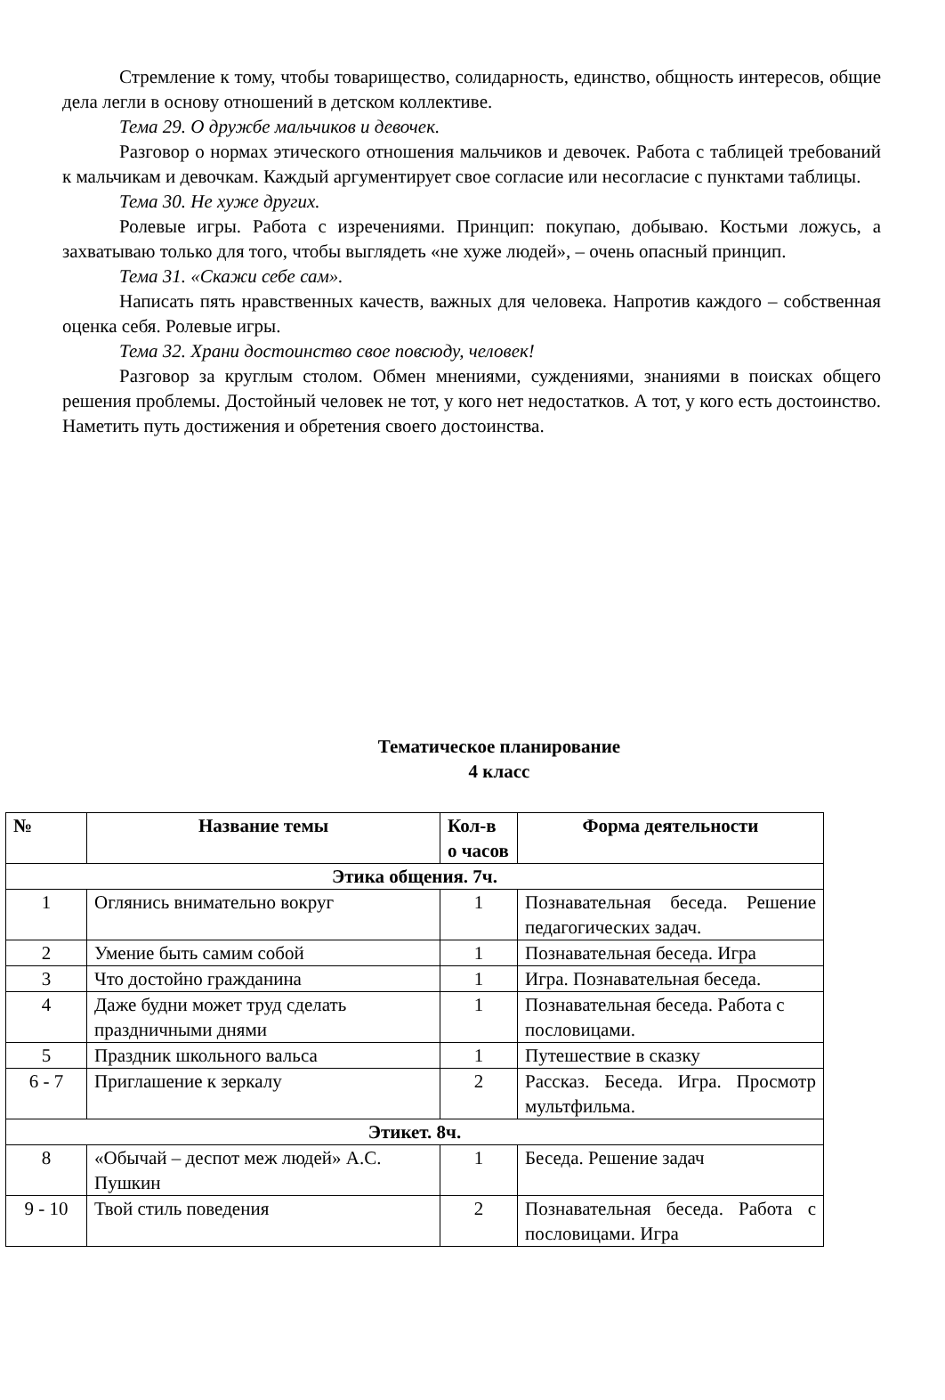Стремление к тому, чтобы товарищество, солидарность, единство, общность интересов, общие дела легли в основу отношений в детском коллективе.
Тема 29. О дружбе мальчиков и девочек.
Разговор о нормах этического отношения мальчиков и девочек. Работа с таблицей требований к мальчикам и девочкам. Каждый аргументирует свое согласие или несогласие с пунктами таблицы.
Тема 30. Не хуже других.
Ролевые игры. Работа с изречениями. Принцип: покупаю, добываю. Костьми ложусь, а захватываю только для того, чтобы выглядеть «не хуже людей», – очень опасный принцип.
Тема 31. «Скажи себе сам».
Написать пять нравственных качеств, важных для человека. Напротив каждого – собственная оценка себя. Ролевые игры.
Тема 32. Храни достоинство свое повсюду, человек!
Разговор за круглым столом. Обмен мнениями, суждениями, знаниями в поисках общего решения проблемы. Достойный человек не тот, у кого нет недостатков. А тот, у кого есть достоинство. Наметить путь достижения и обретения своего достоинства.
Тематическое планирование
4 класс
| № | Название темы | Кол-в о часов | Форма деятельности |
| --- | --- | --- | --- |
| Этика общения. 7ч. | | | |
| 1 | Оглянись внимательно вокруг | 1 | Познавательная беседа. Решение педагогических задач. |
| 2 | Умение быть самим собой | 1 | Познавательная беседа. Игра |
| 3 | Что достойно гражданина | 1 | Игра. Познавательная беседа. |
| 4 | Даже будни может труд сделать праздничными днями | 1 | Познавательная беседа. Работа с пословицами. |
| 5 | Праздник школьного вальса | 1 | Путешествие в сказку |
| 6 - 7 | Приглашение к зеркалу | 2 | Рассказ. Беседа. Игра. Просмотр мультфильма. |
| Этикет. 8ч. | | | |
| 8 | «Обычай – деспот меж людей» А.С. Пушкин | 1 | Беседа. Решение задач |
| 9 - 10 | Твой стиль поведения | 2 | Познавательная беседа. Работа с пословицами. Игра |